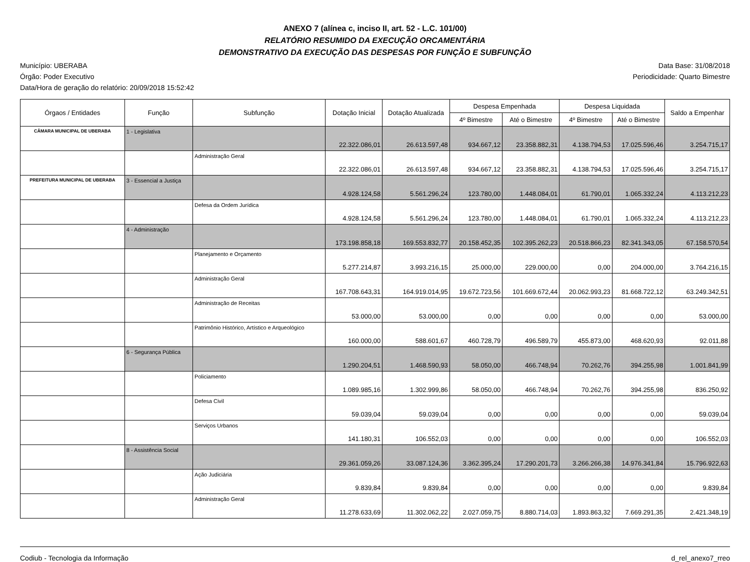ANEXO 7 (alínea c, inciso II, art. 52 - L.C. 101/00)
RELATÓRIO RESUMIDO DA EXECUÇÃO ORCAMENTÁRIA
DEMONSTRATIVO DA EXECUÇÃO DAS DESPESAS POR FUNÇÃO E SUBFUNÇÃO
Município: UBERABA
Órgão: Poder Executivo
Data/Hora de geração do relatório: 20/09/2018 15:52:42
Data Base: 31/08/2018
Periodicidade: Quarto Bimestre
| Órgaos / Entidades | Função | Subfunção | Dotação Inicial | Dotação Atualizada | Despesa Empenhada | | Despesa Liquidada | | Saldo a Empenhar |
| --- | --- | --- | --- | --- | --- | --- | --- | --- | --- |
| | | | | | 4º Bimestre | Até o Bimestre | 4º Bimestre | Até o Bimestre | |
| CÂMARA MUNICIPAL DE UBERABA | 1 - Legislativa | | 22.322.086,01 | 26.613.597,48 | 934.667,12 | 23.358.882,31 | 4.138.794,53 | 17.025.596,46 | 3.254.715,17 |
| | | Administração Geral | 22.322.086,01 | 26.613.597,48 | 934.667,12 | 23.358.882,31 | 4.138.794,53 | 17.025.596,46 | 3.254.715,17 |
| PREFEITURA MUNICIPAL DE UBERABA | 3 - Essencial a Justiça | | 4.928.124,58 | 5.561.296,24 | 123.780,00 | 1.448.084,01 | 61.790,01 | 1.065.332,24 | 4.113.212,23 |
| | | Defesa da Ordem Jurídica | 4.928.124,58 | 5.561.296,24 | 123.780,00 | 1.448.084,01 | 61.790,01 | 1.065.332,24 | 4.113.212,23 |
| | 4 - Administração | | 173.198.858,18 | 169.553.832,77 | 20.158.452,35 | 102.395.262,23 | 20.518.866,23 | 82.341.343,05 | 67.158.570,54 |
| | | Planejamento e Orçamento | 5.277.214,87 | 3.993.216,15 | 25.000,00 | 229.000,00 | 0,00 | 204.000,00 | 3.764.216,15 |
| | | Administração Geral | 167.708.643,31 | 164.919.014,95 | 19.672.723,56 | 101.669.672,44 | 20.062.993,23 | 81.668.722,12 | 63.249.342,51 |
| | | Administração de Receitas | 53.000,00 | 53.000,00 | 0,00 | 0,00 | 0,00 | 0,00 | 53.000,00 |
| | | Patrimônio Histórico, Artístico e Arqueológico | 160.000,00 | 588.601,67 | 460.728,79 | 496.589,79 | 455.873,00 | 468.620,93 | 92.011,88 |
| | 6 - Segurança Pública | | 1.290.204,51 | 1.468.590,93 | 58.050,00 | 466.748,94 | 70.262,76 | 394.255,98 | 1.001.841,99 |
| | | Policiamento | 1.089.985,16 | 1.302.999,86 | 58.050,00 | 466.748,94 | 70.262,76 | 394.255,98 | 836.250,92 |
| | | Defesa Civil | 59.039,04 | 59.039,04 | 0,00 | 0,00 | 0,00 | 0,00 | 59.039,04 |
| | | Serviços Urbanos | 141.180,31 | 106.552,03 | 0,00 | 0,00 | 0,00 | 0,00 | 106.552,03 |
| | 8 - Assistência Social | | 29.361.059,26 | 33.087.124,36 | 3.362.395,24 | 17.290.201,73 | 3.266.266,38 | 14.976.341,84 | 15.796.922,63 |
| | | Ação Judiciária | 9.839,84 | 9.839,84 | 0,00 | 0,00 | 0,00 | 0,00 | 9.839,84 |
| | | Administração Geral | 11.278.633,69 | 11.302.062,22 | 2.027.059,75 | 8.880.714,03 | 1.893.863,32 | 7.669.291,35 | 2.421.348,19 |
Codiub - Tecnologia da Informação d_rel_anexo7_rreo